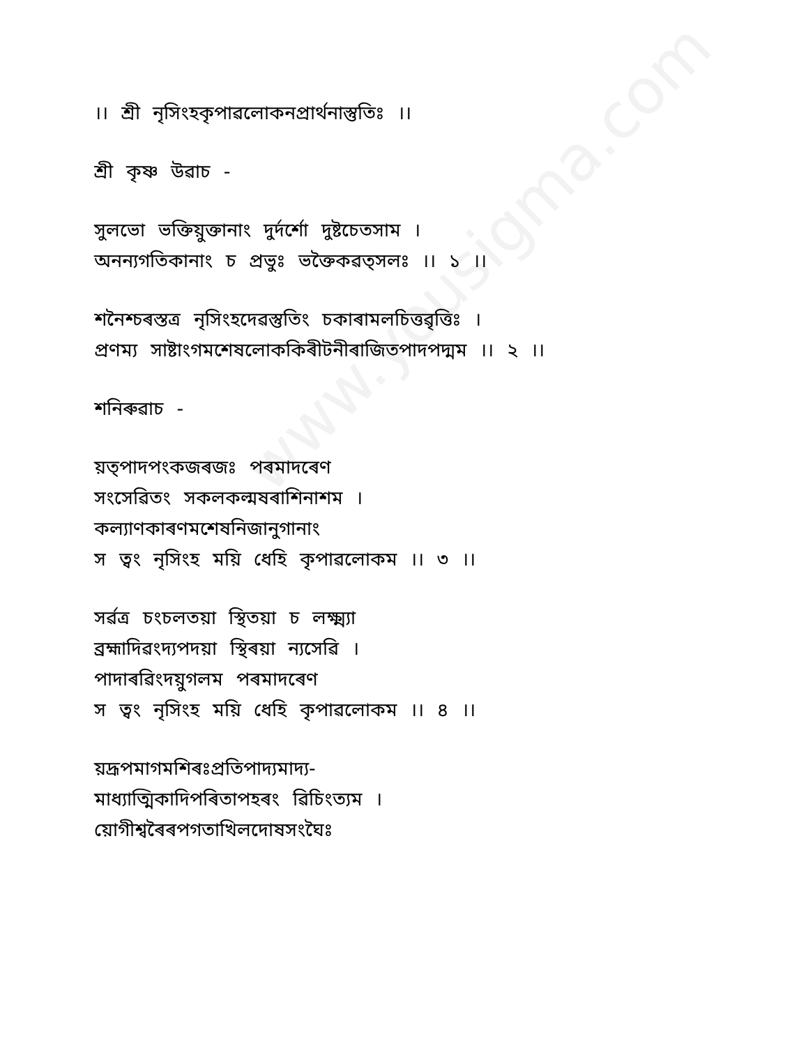www.yousigma.com
।। শ্ৰী নৃসিংহকৃপাৱলোকনপ্ৰাৰ্থনাস্তুতিঃ ।।
শ্ৰী কৃষ্ণ উৱাচ -
সুলভো ভক্তিয়ুক্তানাং দুৰ্দৰ্শো দুষ্টচেতসাম ।
অনন্যগতিকানাং চ প্ৰভুঃ ভক্তৈকৱত্সলঃ ।। ১ ।।
শনৈশ্চৰস্তত্ৰ নৃসিংহদেৱস্তুতিং চকাৰামলচিত্তৱৃত্তিঃ ।
প্ৰণম্য সাষ্টাংগমশেষলোককিৰীটনীৰাজিতপাদপদ্মম ।। ২ ।।
শনিৰুৱাচ -
য়ত্পাদপংকজৰজঃ পৰমাদৰেণ
সংসেৱিতং সকলকল্মষৰাশিনাশম ।
কল্যাণকাৰণমশেষনিজানুগানাং
স ত্ৱং নৃসিংহ ময়ি ধেহি কৃপাৱলোকম ।। ৩ ।।
সৰ্ৱত্ৰ চংচলতয়া স্থিতয়া চ লক্ষ্ম্যা
ব্ৰহ্মাদিৱংদ্যপদয়া স্থিৰয়া ন্যসেৱি ।
পাদাৰৱিংদয়ুগলম পৰমাদৰেণ
স ত্ৱং নৃসিংহ ময়ি ধেহি কৃপাৱলোকম ।। ৪ ।।
য়দ্ৰূপমাগমশিৰঃপ্ৰতিপাদ্যমাদ্য-
মাধ্যাত্মিকাদিপৰিতাপহৰং ৱিচিংত্যম ।
য়োগীশ্ৱৰৈৰপগতাখিলদোষসংঘৈঃ